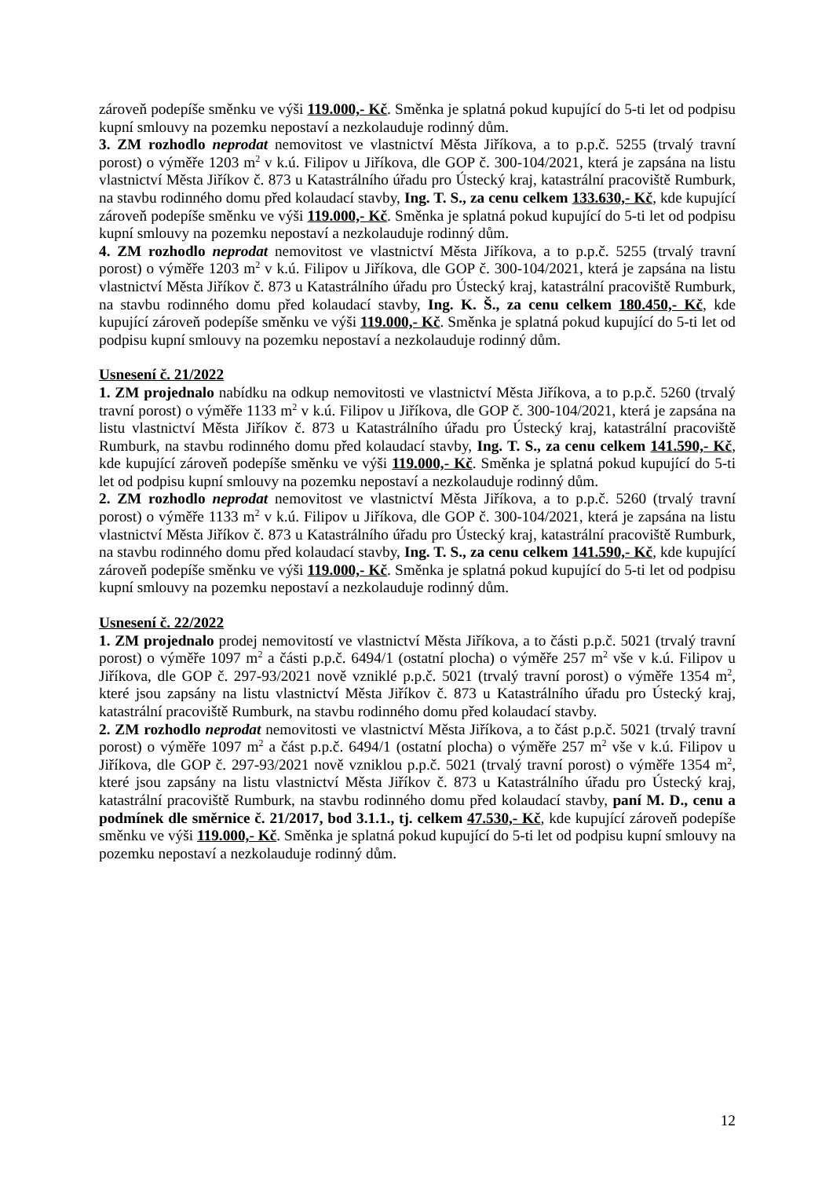zároveň podepíše směnku ve výši 119.000,- Kč. Směnka je splatná pokud kupující do 5-ti let od podpisu kupní smlouvy na pozemku nepostaví a nezkolauduje rodinný dům.
3. ZM rozhodlo neprodat nemovitost ve vlastnictví Města Jiříkova, a to p.p.č. 5255 (trvalý travní porost) o výměře 1203 m<sup>2</sup> v k.ú. Filipov u Jiříkova, dle GOP č. 300-104/2021, která je zapsána na listu vlastnictví Města Jiříkov č. 873 u Katastrálního úřadu pro Ústecký kraj, katastrální pracoviště Rumburk, na stavbu rodinného domu před kolaudací stavby, Ing. T. S., za cenu celkem 133.630,- Kč, kde kupující zároveň podepíše směnku ve výši 119.000,- Kč. Směnka je splatná pokud kupující do 5-ti let od podpisu kupní smlouvy na pozemku nepostaví a nezkolauduje rodinný dům.
4. ZM rozhodlo neprodat nemovitost ve vlastnictví Města Jiříkova, a to p.p.č. 5255 (trvalý travní porost) o výměře 1203 m<sup>2</sup> v k.ú. Filipov u Jiříkova, dle GOP č. 300-104/2021, která je zapsána na listu vlastnictví Města Jiříkov č. 873 u Katastrálního úřadu pro Ústecký kraj, katastrální pracoviště Rumburk, na stavbu rodinného domu před kolaudací stavby, Ing. K. Š., za cenu celkem 180.450,- Kč, kde kupující zároveň podepíše směnku ve výši 119.000,- Kč. Směnka je splatná pokud kupující do 5-ti let od podpisu kupní smlouvy na pozemku nepostaví a nezkolauduje rodinný dům.
Usnesení č. 21/2022
1. ZM projednalo nabídku na odkup nemovitosti ve vlastnictví Města Jiříkova, a to p.p.č. 5260 (trvalý travní porost) o výměře 1133 m<sup>2</sup> v k.ú. Filipov u Jiříkova, dle GOP č. 300-104/2021, která je zapsána na listu vlastnictví Města Jiříkov č. 873 u Katastrálního úřadu pro Ústecký kraj, katastrální pracoviště Rumburk, na stavbu rodinného domu před kolaudací stavby, Ing. T. S., za cenu celkem 141.590,- Kč, kde kupující zároveň podepíše směnku ve výši 119.000,- Kč. Směnka je splatná pokud kupující do 5-ti let od podpisu kupní smlouvy na pozemku nepostaví a nezkolauduje rodinný dům.
2. ZM rozhodlo neprodat nemovitost ve vlastnictví Města Jiříkova, a to p.p.č. 5260 (trvalý travní porost) o výměře 1133 m<sup>2</sup> v k.ú. Filipov u Jiříkova, dle GOP č. 300-104/2021, která je zapsána na listu vlastnictví Města Jiříkov č. 873 u Katastrálního úřadu pro Ústecký kraj, katastrální pracoviště Rumburk, na stavbu rodinného domu před kolaudací stavby, Ing. T. S., za cenu celkem 141.590,- Kč, kde kupující zároveň podepíše směnku ve výši 119.000,- Kč. Směnka je splatná pokud kupující do 5-ti let od podpisu kupní smlouvy na pozemku nepostaví a nezkolauduje rodinný dům.
Usnesení č. 22/2022
1. ZM projednalo prodej nemovitostí ve vlastnictví Města Jiříkova, a to části p.p.č. 5021 (trvalý travní porost) o výměře 1097 m<sup>2</sup> a části p.p.č. 6494/1 (ostatní plocha) o výměře 257 m<sup>2</sup> vše v k.ú. Filipov u Jiříkova, dle GOP č. 297-93/2021 nově vzniklé p.p.č. 5021 (trvalý travní porost) o výměře 1354 m<sup>2</sup>, které jsou zapsány na listu vlastnictví Města Jiříkov č. 873 u Katastrálního úřadu pro Ústecký kraj, katastrální pracoviště Rumburk, na stavbu rodinného domu před kolaudací stavby.
2. ZM rozhodlo neprodat nemovitosti ve vlastnictví Města Jiříkova, a to část p.p.č. 5021 (trvalý travní porost) o výměře 1097 m<sup>2</sup> a část p.p.č. 6494/1 (ostatní plocha) o výměře 257 m<sup>2</sup> vše v k.ú. Filipov u Jiříkova, dle GOP č. 297-93/2021 nově vzniklou p.p.č. 5021 (trvalý travní porost) o výměře 1354 m<sup>2</sup>, které jsou zapsány na listu vlastnictví Města Jiříkov č. 873 u Katastrálního úřadu pro Ústecký kraj, katastrální pracoviště Rumburk, na stavbu rodinného domu před kolaudací stavby, paní M. D., cenu a podmínek dle směrnice č. 21/2017, bod 3.1.1., tj. celkem 47.530,- Kč, kde kupující zároveň podepíše směnku ve výši 119.000,- Kč. Směnka je splatná pokud kupující do 5-ti let od podpisu kupní smlouvy na pozemku nepostaví a nezkolauduje rodinný dům.
12